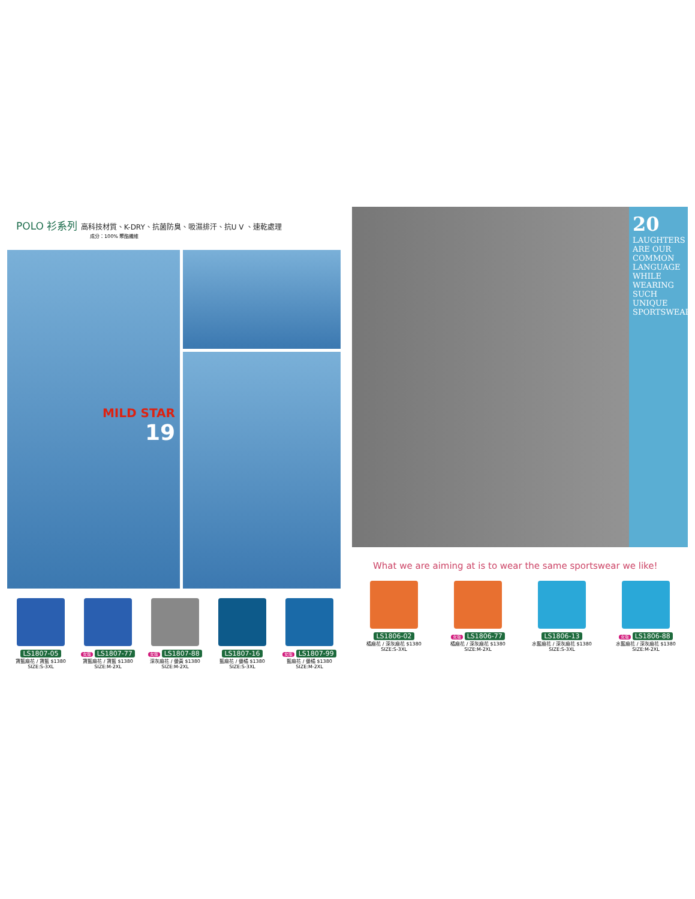POLO 衫系列 高科技材質、K-DRY、抗菌防臭、吸濕排汗、抗U V 、速乾處理
成分：100% 聚酯纖維
MILD STAR
19
LS1807-05
寶藍麻花 / 寶藍 $1380
SIZE:S-3XL
女版 LS1807-77
寶藍麻花 / 寶藍 $1380
SIZE:M-2XL
女版 LS1807-88
深灰麻花 / 螢黃 $1380
SIZE:M-2XL
LS1807-16
藍麻花 / 螢橘 $1380
SIZE:S-3XL
女版 LS1807-99
藍麻花 / 螢橘 $1380
SIZE:M-2XL
20
LAUGHTERS ARE OUR COMMON LANGUAGE WHILE WEARING SUCH UNIQUE SPORTSWEAR!
What we are aiming at is to wear the same sportswear we like!
LS1806-02
橘麻花 / 深灰麻花 $1380
SIZE:S-3XL
女版 LS1806-77
橘麻花 / 深灰麻花 $1380
SIZE:M-2XL
LS1806-13
水藍麻花 / 深灰麻花 $1380
SIZE:S-3XL
女版 LS1806-88
水藍麻花 / 深灰麻花 $1380
SIZE:M-2XL